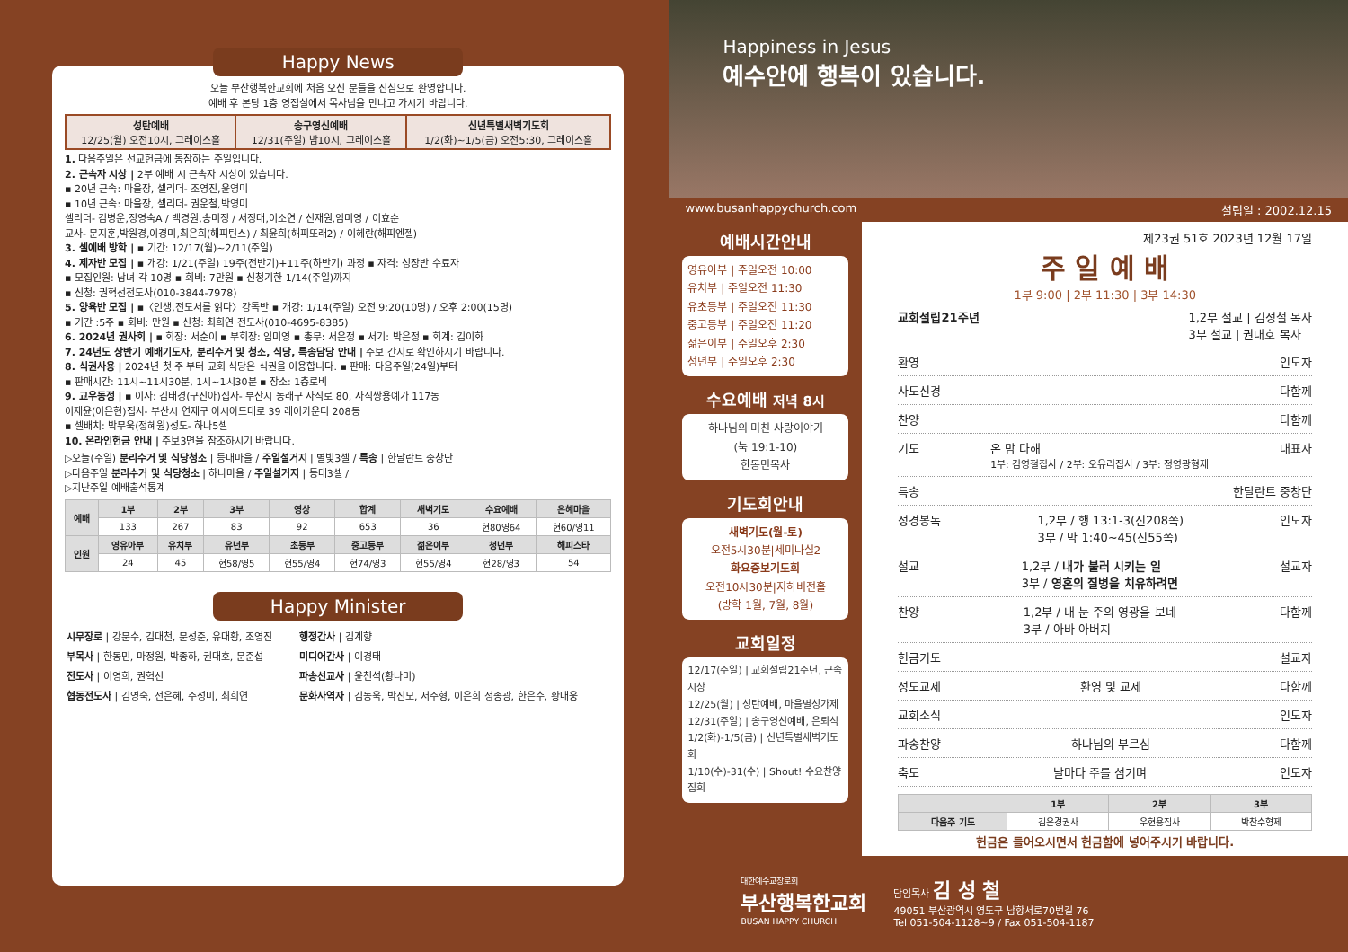Happy News
오늘 부산행복한교회에 처음 오신 분들을 진심으로 환영합니다.
예배 후 본당 1층 영접실에서 목사님을 만나고 가시기 바랍니다.
| 성탄예배 12/25(월) 오전10시, 그레이스홀 | 송구영신예배 12/31(주일) 밤10시, 그레이스홀 | 신년특별새벽기도회 1/2(화)~1/5(금) 오전5:30, 그레이스홀 |
1. 다음주일은 선교헌금에 동참하는 주일입니다.
2. 근속자 시상 | 2부 예배 시 근속자 시상이 있습니다.
▪ 20년 근속: 마을장, 셀리더- 조영진,윤영미
▪ 10년 근속: 마을장, 셀리더- 권운철,박영미
셀리더- 김병운,정영숙A / 백경원,송미정 / 서정대,이소연 / 신재원,임미영 / 이효순
교사- 문지훈,박원경,이경미,최은희(해피틴스) / 최윤희(해피또래2) / 이혜란(해피엔젤)
3. 셀예배 방학 | ▪ 기간: 12/17(월)~2/11(주일)
4. 제자반 모집 | ▪ 개강: 1/21(주일) 19주(전반기)+11주(하반기) 과정 ▪ 자격: 성장반 수료자
▪ 모집인원: 남녀 각 10명 ▪ 회비: 7만원 ▪ 신청기한 1/14(주일)까지
▪ 신청: 권혁선전도사(010-3844-7978)
5. 양육반 모집 | ▪〈인생,전도서를 읽다〉강독반 ▪ 개강: 1/14(주일) 오전 9:20(10명) / 오후 2:00(15명)
▪ 기간 :5주 ▪ 회비: 만원 ▪ 신청: 최희연 전도사(010-4695-8385)
6. 2024년 권사회 | ▪ 회장: 서순이 ▪ 부회장: 임미영 ▪ 총무: 서은정 ▪ 서기: 박은정 ▪ 회계: 김이화
7. 24년도 상반기 예배기도자, 분리수거 및 청소, 식당, 특송담당 안내 | 주보 간지로 확인하시기 바랍니다.
8. 식권사용 | 2024년 첫 주 부터 교회 식당은 식권을 이용합니다. ▪ 판매: 다음주일(24일)부터
▪ 판매시간: 11시~11시30분, 1시~1시30분 ▪ 장소: 1층로비
9. 교우동정 | ▪ 이사: 김태경(구진아)집사- 부산시 동래구 사직로 80, 사직쌍용예가 117동
이재윤(이은현)집사- 부산시 연제구 아시아드대로 39 레이카운티 208동
▪ 셀배치: 박무욱(정혜원)성도- 하나5셀
10. 온라인헌금 안내 | 주보3면을 참조하시기 바랍니다.
▷오늘(주일) 분리수거 및 식당청소 | 등대마을 / 주일설거지 | 별빛3셀 / 특송 | 한달란트 중창단
▷다음주일 분리수거 및 식당청소 | 하나마을 / 주일설거지 | 등대3셀 /
▷지난주일 예배출석통계
| 예배 | 1부 | 2부 | 3부 | 영상 | 합계 | 새벽기도 | 수요예배 | 은혜마을 |
| --- | --- | --- | --- | --- | --- | --- | --- | --- |
| | 133 | 267 | 83 | 92 | 653 | 36 | 현80영64 | 현60/영11 |
| 인원 | 영유아부 | 유치부 | 유년부 | 초등부 | 중고등부 | 젊은이부 | 청년부 | 해피스타 |
| | 24 | 45 | 현58/영5 | 현55/영4 | 현74/영3 | 현55/영4 | 현28/영3 | 54 |
Happy Minister
| 시무장로 / 강문수, 김대천, 문성준, 유대황, 조영진 부목사 / 한동민, 마정원, 박종하, 권대호, 문준섭 전도사 / 이영희, 권혁선 협동전도사 / 김영숙, 전은혜, 주성미, 최희연 | 행정간사 / 김계향 미디어간사 / 이경태 파송선교사 / 윤천석(황나미) 문화사역자 / 김동욱, 박진모, 서주형, 이은희 정종광, 한은수, 황대웅 |
Happiness in Jesus
예수안에 행복이 있습니다.
www.busanhappychurch.com 설립일 : 2002.12.15
예배시간안내
영유아부 | 주일오전 10:00
유치부 | 주일오전 11:30
유초등부 | 주일오전 11:30
중고등부 | 주일오전 11:20
젊은이부 | 주일오후 2:30
청년부 | 주일오후 2:30
수요예배 저녁 8시
하나님의 미친 사랑이야기
(눅 19:1-10)
한동민목사
기도회안내
새벽기도(월-토)
오전5시30분|세미나실2
화요중보기도회
오전10시30분|지하비전홀
(방학 1월, 7월, 8월)
교회일정
12/17(주일) | 교회설립21주년, 근속시상
12/25(월) | 성탄예배, 마을별성가제
12/31(주일) | 송구영신예배, 은퇴식
1/2(화)-1/5(금) | 신년특별새벽기도회
1/10(수)-31(수) | Shout! 수요찬양집회
제23권 51호 2023년 12월 17일
주 일 예 배
1부 9:00 | 2부 11:30 | 3부 14:30
교회설립21주년 1,2부 설교 | 김성철 목사
3부 설교 | 권대호 목사
환영 인도자
사도신경 다함께
찬양 다함께
기도 온 맘 다해
1부: 김영철집사 / 2부: 오유리집사 / 3부: 정영광형제 대표자
특송 한달란트 중창단
성경봉독 1,2부 / 행 13:1-3(신208쪽)
3부 / 막 1:40~45(신55쪽) 인도자
설교 1,2부 / 내가 불러 시키는 일
3부 / 영혼의 질병을 치유하려면 설교자
찬양 1,2부 / 내 눈 주의 영광을 보네
3부 / 아바 아버지 다함께
헌금기도 설교자
성도교제 환영 및 교제 다함께
교회소식 인도자
파송찬양 하나님의 부르심 다함께
축도 날마다 주를 섬기며 인도자
| | 1부 | 2부 | 3부 |
| --- | --- | --- | --- |
| 다음주 기도 | 김은경권사 | 우현용집사 | 박찬수형제 |
헌금은 들어오시면서 헌금함에 넣어주시기 바랍니다.
대한예수교장로회
부산행복한교회
BUSAN HAPPY CHURCH
담임목사 김 성 철
49051 부산광역시 영도구 남항서로70번길 76
Tel 051-504-1128~9 / Fax 051-504-1187